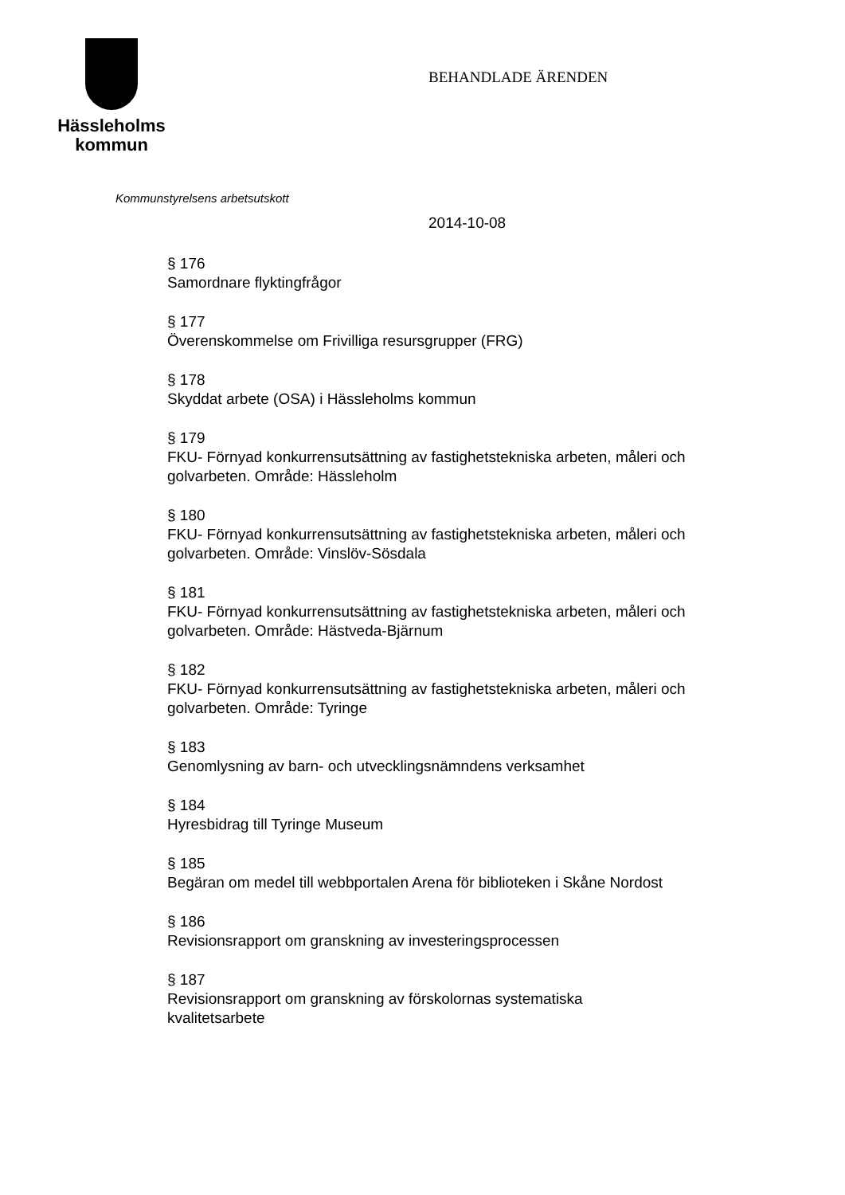Hässleholms
kommun
BEHANDLADE ÄRENDEN
Kommunstyrelsens arbetsutskott
2014-10-08
§ 176
Samordnare flyktingfrågor
§ 177
Överenskommelse om Frivilliga resursgrupper (FRG)
§ 178
Skyddat arbete (OSA) i Hässleholms kommun
§ 179
FKU- Förnyad konkurrensutsättning av fastighetstekniska arbeten, måleri och golvarbeten. Område: Hässleholm
§ 180
FKU- Förnyad konkurrensutsättning av fastighetstekniska arbeten, måleri och golvarbeten. Område: Vinslöv-Sösdala
§ 181
FKU- Förnyad konkurrensutsättning av fastighetstekniska arbeten, måleri och golvarbeten. Område: Hästveda-Bjärnum
§ 182
FKU- Förnyad konkurrensutsättning av fastighetstekniska arbeten, måleri och golvarbeten. Område: Tyringe
§ 183
Genomlysning av barn- och utvecklingsnämndens verksamhet
§ 184
Hyresbidrag till Tyringe Museum
§ 185
Begäran om medel till webbportalen Arena för biblioteken i Skåne Nordost
§ 186
Revisionsrapport om granskning av investeringsprocessen
§ 187
Revisionsrapport om granskning av förskolornas systematiska
kvalitetsarbete